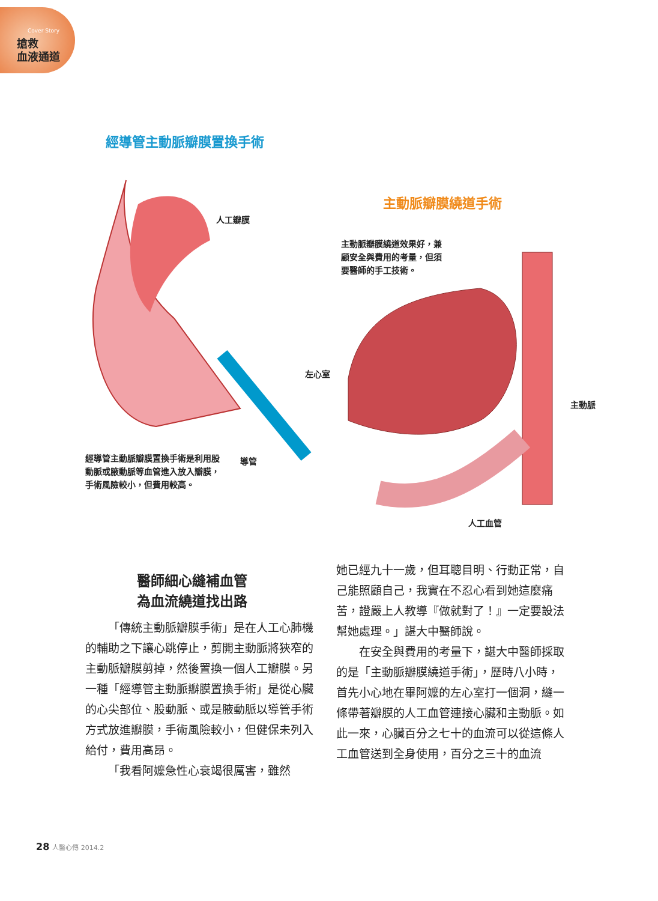Cover Story
搶救
血液通道
經導管主動脈瓣膜置換手術
人工瓣膜
主動脈瓣膜繞道手術
主動脈瓣膜繞道效果好，兼顧安全與費用的考量，但須要醫師的手工技術。
左心室
主動脈
經導管主動脈瓣膜置換手術是利用股動脈或腋動脈等血管進入放入瓣膜，手術風險較小，但費用較高。
導管
人工血管
醫師細心縫補血管
為血流繞道找出路
「傳統主動脈瓣膜手術」是在人工心肺機的輔助之下讓心跳停止，剪開主動脈將狹窄的主動脈瓣膜剪掉，然後置換一個人工瓣膜。另一種「經導管主動脈瓣膜置換手術」是從心臟的心尖部位、股動脈、或是腋動脈以導管手術方式放進瓣膜，手術風險較小，但健保未列入給付，費用高昂。
「我看阿嬤急性心衰竭很厲害，雖然
她已經九十一歲，但耳聰目明、行動正常，自己能照顧自己，我實在不忍心看到她這麼痛苦，證嚴上人教導『做就對了！』一定要設法幫她處理。」諶大中醫師說。
在安全與費用的考量下，諶大中醫師採取的是「主動脈瓣膜繞道手術」，歷時八小時，首先小心地在畢阿嬤的左心室打一個洞，縫一條帶著瓣膜的人工血管連接心臟和主動脈。如此一來，心臟百分之七十的血流可以從這條人工血管送到全身使用，百分之三十的血流
28 人醫心傳 2014.2